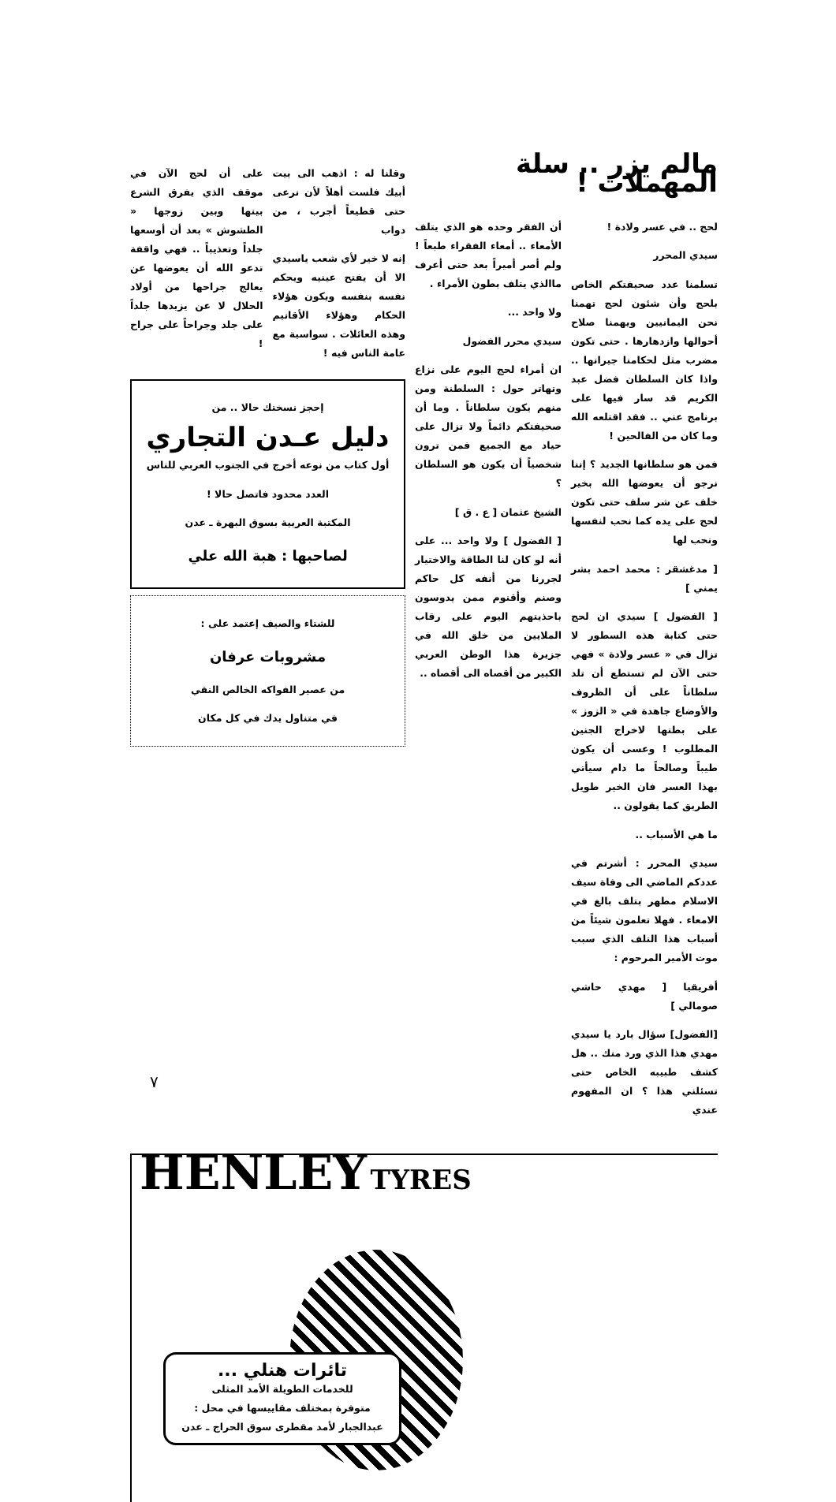مالم يزر .. سلة المهملات !
لحج .. في عسر ولادة !
سيدي المحرر
تسلمنا عدد صحيفتكم الخاص بلحج وأن شئون لحج تهمنا نحن اليمانيين ويهمنا صلاح أحوالها وازدهارها . حتى تكون مضرب مثل لحكامنا جيرانها .. واذا كان السلطان فضل عبد الكريم قد سار فيها على برنامج عني .. فقد اقتلعه الله وما كان من الفالحين !
فمن هو سلطانها الجديد ؟ إننا نرجو أن يعوضها الله بخير خلف عن شر سلف حتى تكون لحج على يده كما نحب لنفسها ونحب لها
[ مدغشقر : محمد احمد بشر يمني ]
[ الفضول ] سيدي ان لحج حتى كتابة هذه السطور لا تزال في « عسر ولادة » فهي حتى الآن لم تستطع أن تلد سلطاناً على أن الظروف والأوضاع جاهدة في « الزوز » على بطنها لاخراج الجنين المطلوب ! وعسى أن يكون طيباً وصالحاً ما دام سيأتي بهذا العسر فان الخير طويل الطريق كما يقولون ..
ما هي الأسباب ..
سيدي المحرر : أشرتم في عددكم الماضي الى وفاة سيف الاسلام مطهر بتلف بالغ في الامعاء . فهلا تعلمون شيئاً من أسباب هذا التلف الذي سبب موت الأمير المرحوم :
أفريقيا [ مهدي حاشي صومالي ]
[الفضول] سؤال بارد يا سيدي مهدي هذا الذي ورد منك .. هل كشف طبيبه الخاص حتى تسئلني هذا ؟ ان المفهوم عندي
أن الفقر وحده هو الذي يتلف الأمعاء .. أمعاء الفقراء طبعاً ! ولم أصر أميراً بعد حتى أعرف ماالذي يتلف بطون الأمراء .
ولا واحد ...
سيدي محرر الفضول
ان أمراء لحج اليوم على نزاع وتهاتر حول : السلطنة ومن منهم يكون سلطاناً . وما أن صحيفتكم دائماً ولا تزال على حياد مع الجميع فمن ترون شخصياً أن يكون هو السلطان ؟
الشيخ عثمان [ ع . ق ]
[ الفضول ] ولا واحد ... على أنه لو كان لنا الطاقة والاختيار لجررنا من أنفه كل حاكم وصنم وأقنوم ممن يدوسون باحذيتهم اليوم على رقاب الملايين من خلق الله في جزيرة هذا الوطن العربي الكبير من أقصاه الى أقصاه ..
وقلنا له : اذهب الى بيت أبيك فلست أهلاً لأن نرعى حتى قطيعاً أجرب ، من دواب
إنه لا خير لأي شعب ياسيدي الا أن يفتح عينيه ويحكم نفسه بنفسه ويكون هؤلاء الحكام وهؤلاء الأقانيم وهذه العائلات . سواسية مع عامة الناس فيه !
على أن لحج الآن في موقف الذي يفرق الشرع بينها وبين زوجها « الطشوش » بعد أن أوسعها جلداً وتعذيباً .. فهي واقفة تدعو الله أن يعوضها عن يعالج جراحها من أولاد الحلال لا عن يزيدها جلداً على جلد وجراحاً على جراح !
إحجز نسختك حالا .. من
دليل عـدن التجاري
أول كتاب من نوعه أخرج في الجنوب العربي للناس
العدد محدود فاتصل حالا !
المكتبة العربية بسوق البهرة ـ عدن
لصاحبها : هبة الله علي
للشتاء والصيف إعتمد على :
مشروبات عرفان
من عصير الفواكه الخالص النقي
في متناول يدك في كل مكان
HENLEY TYRES
تائرات هنلي ...
للخدمات الطويلة الأمد المثلى
متوفرة بمختلف مقاييسها في محل :
عبدالجبار لأمد مقطرى سوق الحراج ـ عدن
٧